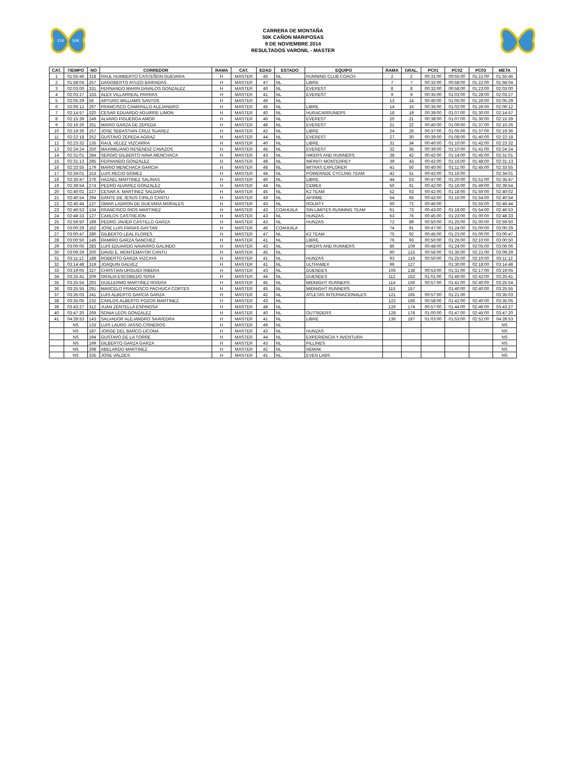21K
50K
CARRERA DE MONTAÑA
50K CAÑON MARIPOSAS
9 DE NOVIEMBRE 2014
RESULTADOS VARONIL - MASTER
| CAT. | TIEMPO | NO | CORREDOR | RAMA | CAT. | EDAD | ESTADO | EQUIPO | RAMA | GRAL. | PC01 | PC02 | PC03 | META |
| --- | --- | --- | --- | --- | --- | --- | --- | --- | --- | --- | --- | --- | --- | --- |
| 1 | 01:55:46 | 318 | RAUL HUMBERTO CASTEÑON GUEVARA | H | MASTER | 45 | NL | RUNNING CLUB COACH | 2 | 2 | 00:31:00 | 00:55:00 | 01:21:00 | 01:55:46 |
| 2 | 01:58:04 | 257 | DAGOBERTO AYUZO BAIRADAS | H | MASTER | 47 | NL | LIBRE | 7 | 7 | 00:32:00 | 00:58:00 | 01:22:00 | 01:58:04 |
| 3 | 02:03:00 | 331 | FERNANDO MARIN DAVALOS GONZALEZ | H | MASTER | 40 | NL | EVEREST | 8 | 8 | 00:32:00 | 00:58:00 | 01:23:00 | 02:03:00 |
| 4 | 02:03:27 | 333 | ALEX VILLARREAL PARRAS | H | MASTER | 41 | NL | EVEREST | 9 | 9 | 00:35:00 | 01:03:00 | 01:28:00 | 02:03:27 |
| 5 | 02:05:29 | 56 | ARTURO WILLIAMS SANTOS | H | MASTER | 49 | NL | | 13 | 14 | 00:40:00 | 01:05:00 | 01:26:00 | 02:05:29 |
| 6 | 02:06:12 | 297 | FRANCISCO CAMARILLO ALEJANDRO | H | MASTER | 45 | NL | LIBRE | 14 | 15 | 00:35:00 | 01:02:00 | 01:26:00 | 02:06:12 |
| 7 | 02:14:57 | 320 | CESAR EDUARDO AGUIRRE LIMON | H | MASTER | 40 | NL | HURACARRUNERS | 18 | 19 | 00:39:00 | 01:07:00 | 01:30:00 | 02:14:57 |
| 8 | 02:15:39 | 249 | ALVARO FIGUEROA AMOR | H | MASTER | 46 | NL | EVEREST | 20 | 21 | 00:38:00 | 01:07:00 | 01:36:00 | 02:15:39 |
| 9 | 02:16:26 | 251 | MARIO GARZA DE ZEPEDA | H | MASTER | 48 | NL | EVEREST | 21 | 22 | 00:40:00 | 01:09:00 | 01:37:00 | 02:16:26 |
| 10 | 02:19:36 | 157 | JOSE SEBASTIAN CRUZ SUAREZ | H | MASTER | 42 | NL | LIBRE | 24 | 26 | 00:37:00 | 01:05:00 | 01:37:00 | 02:19:36 |
| 11 | 02:22:18 | 252 | GUSTAVO ZEPEDA AGRAZ | H | MASTER | 44 | NL | EVEREST | 27 | 30 | 00:39:00 | 01:08:00 | 01:40:00 | 02:22:18 |
| 12 | 02:23:32 | 135 | RAUL VELEZ VIZCARRA | H | MASTER | 40 | NL | LIBRE | 31 | 34 | 00:40:00 | 01:10:00 | 01:42:00 | 02:23:32 |
| 13 | 02:24:24 | 250 | MAXIMILIANO RESENDIZ CAVAZOS | H | MASTER | 45 | NL | EVEREST | 32 | 35 | 00:39:00 | 01:10:00 | 01:41:00 | 02:24:24 |
| 14 | 02:31:01 | 284 | SERGIO GILBERTO NAVA MENCHACA | H | MASTER | 43 | NL | HIKERS AND RUNNERS | 38 | 42 | 00:42:00 | 01:14:00 | 01:45:00 | 02:31:01 |
| 15 | 02:31:13 | 285 | FERNANDO GONZALEZ | H | MASTER | 48 | NL | INFINITI MONTERREY | 39 | 43 | 00:42:00 | 01:16:00 | 01:48:00 | 02:31:13 |
| 16 | 02:33:55 | 179 | MARIO MENCHACA GARCIA | H | MASTER | 48 | NL | MITRAS EXPLORER | 41 | 50 | 00:40:00 | 01:11:00 | 01:45:00 | 02:33:55 |
| 17 | 02:34:01 | 153 | LUIS RECIO GOMEZ | H | MASTER | 44 | NL | POWERADE CYCLING TEAM | 42 | 51 | 00:42:00 | 01:16:00 | | 02:34:01 |
| 18 | 02:35:47 | 276 | HAZAEL MARTINEZ SALINAS | H | MASTER | 46 | NL | LIBRE | 44 | 53 | 00:47:00 | 01:20:00 | 01:51:00 | 02:35:47 |
| 19 | 02:39:54 | 274 | PEDRO ALVAREZ GONZALEZ | H | MASTER | 44 | NL | CEMEX | 50 | 61 | 00:42:00 | 01:16:00 | 01:49:00 | 02:39:54 |
| 20 | 02:40:02 | 227 | CESAR A. MARTINEZ SALDAÑA | H | MASTER | 45 | NL | K2 TEAM | 52 | 63 | 00:42:00 | 01:18:00 | 01:50:00 | 02:40:02 |
| 21 | 02:40:54 | 294 | DANTE DE JESUS CIRILO CANTU | H | MASTER | 49 | NL | AFIRME | 54 | 65 | 00:42:00 | 01:16:00 | 01:54:00 | 02:40:54 |
| 22 | 02:46:44 | 137 | OMAR LADRON DE GUEVARA MORALES | H | MASTER | 43 | NL | ROLMTY | 60 | 72 | 00:46:00 | | 01:55:00 | 02:46:44 |
| 23 | 02:46:53 | 134 | FRANCISCO RIOS MARTINEZ | H | MASTER | 43 | COAHUILA | SIN LIMITES RUNNING TEAM | 61 | 73 | 00:43:00 | 01:18:00 | 01:54:00 | 02:46:53 |
| 24 | 02:48:33 | 127 | CARLOS CASTREJON | H | MASTER | 43 | NL | HUNZAS | 63 | 76 | 00:45:00 | 01:23:00 | 01:00:00 | 02:48:33 |
| 25 | 02:59:50 | 189 | PEDRO JAVIER CASTILLO GARZA | H | MASTER | 43 | NL | HUNZAS | 72 | 89 | 00:50:00 | 01:25:00 | 01:00:00 | 02:59:50 |
| 26 | 03:00:29 | 162 | JOSE LUIS FARIAS GAYTAN | H | MASTER | 46 | COAHUILA | | 74 | 91 | 00:47:00 | 01:24:00 | 01:00:00 | 03:00:29 |
| 27 | 03:00:47 | 280 | GILBERTO LEAL FLORES | H | MASTER | 47 | NL | K2 TEAM | 75 | 92 | 00:45:00 | 01:23:00 | 01:00:00 | 03:00:47 |
| 28 | 03:00:50 | 146 | RAMIRO GARZA SANCHEZ | H | MASTER | 41 | NL | LIBRE | 76 | 93 | 00:50:00 | 01:26:00 | 02:10:00 | 03:00:50 |
| 29 | 03:06:06 | 283 | LUIS EDUARDO NAVARRO GALINDO | H | MASTER | 43 | NL | HIKERS AND RUNNERS | 86 | 109 | 00:48:00 | 01:24:00 | 02:05:00 | 03:06:06 |
| 30 | 03:09:29 | 200 | DAVID E. MONTEMAYOR CANTU | H | MASTER | 45 | NL | | 90 | 115 | 00:56:00 | 01:35:00 | 02:21:00 | 03:09:29 |
| 31 | 03:11:12 | 188 | ROBERTO GARZA VIZCAYA | H | MASTER | 41 | NL | HUNZAS | 93 | 119 | 00:50:00 | 01:25:00 | 02:10:00 | 03:11:12 |
| 32 | 03:14:48 | 319 | JOAQUIN GALVEZ | H | MASTER | 41 | NL | ULTRAMEX | 99 | 127 | | 01:30:00 | 02:18:00 | 03:14:48 |
| 33 | 03:19:05 | 327 | CHRSTIAN URGUIDI RIBERA | H | MASTER | 43 | NL | DUENDES | 106 | 138 | 00:53:00 | 01:31:00 | 02:17:00 | 03:19:05 |
| 34 | 03:25:41 | 209 | ORALIA ESCOBEDO SOSA | H | MASTER | 44 | NL | DUENDES | 112 | 152 | 01:01:00 | 01:46:00 | 02:42:00 | 03:25:41 |
| 35 | 03:25:54 | 293 | GUILLERMO MARTINEZ RIVERA | H | MASTER | 45 | NL | MIDNIGHT RUNNERS | 114 | 156 | 00:57:00 | 01:41:00 | 02:40:00 | 03:25:54 |
| 36 | 03:25:55 | 291 | MARCELO FRANCISCO PACHUCA CORTES | H | MASTER | 45 | NL | MIDNIGHT RUNNERS | 115 | 157 | | 01:40:00 | 02:40:00 | 03:25:55 |
| 37 | 03:35:03 | 241 | LUIS ALBERTO GARCIA GARZA | H | MASTER | 42 | NL | ATLETAS INTERNACIONALES | 121 | 165 | 00:57:00 | 01:21:00 | | 03:35:03 |
| 38 | 03:35:05 | 232 | CARLOS ALBERTO POZOS MARTINEZ | H | MASTER | 43 | NL | | 122 | 166 | 00:58:00 | 01:42:00 | 02:40:00 | 03:35:05 |
| 39 | 03:43:27 | 312 | JUAN ZENTELLA ESPINOSA | H | MASTER | 48 | NL | | 126 | 174 | 00:57:00 | 01:44:00 | 02:46:00 | 03:43:27 |
| 40 | 03:47:20 | 269 | SONIA LEOS GONZALEZ | H | MASTER | 40 | NL | OUTSIDERS | 128 | 178 | 01:00:00 | 01:47:00 | 02:45:00 | 03:47:20 |
| 41 | 04:28:53 | 143 | SALVADOR ALEJANDRO SAAVEDRA | H | MASTER | 41 | NL | LIBRE | 136 | 187 | 01:03:00 | 01:53:00 | 02:52:00 | 04:28:53 |
| | NS | 133 | LUIS LAURO JASSO CISNEROS | H | MASTER | 49 | NL | | | | | | | NS |
| | NS | 187 | JORGE DEL BARCO LICONA | H | MASTER | 43 | NL | HUNZAS | | | | | | NS |
| | NS | 194 | GUSTAVO DE LA TORRE | H | MASTER | 44 | NL | EXPERIENCIA Y AVENTURA | | | | | | NS |
| | NS | 199 | GILBERTO GARZA GARZA | H | MASTER | 43 | NL | PILLINES | | | | | | NS |
| | NS | 298 | ABELARDO MARTINEZ | H | MASTER | 42 | NL | NEMAK | | | | | | NS |
| | NS | 335 | JOSE VALDES | H | MASTER | 41 | NL | EVEN LABS | | | | | | NS |